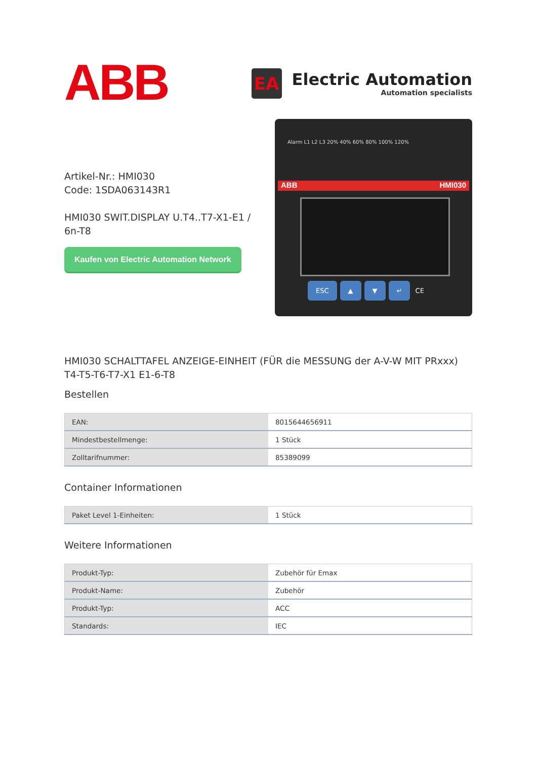ABB
EA
Electric Automation
Automation specialists
Artikel-Nr.: HMI030
Code: 1SDA063143R1
HMI030 SWIT.DISPLAY U.T4..T7-X1-E1 / 6n-T8
Kaufen von Electric Automation Network
Alarm L1 L2 L3 20% 40% 60% 80% 100% 120%
ABB HMI030
ESC ▲ ▼ ↵ CE
HMI030 SCHALTTAFEL ANZEIGE-EINHEIT (FÜR die MESSUNG der A-V-W MIT PRxxx) T4-T5-T6-T7-X1 E1-6-T8
Bestellen
| EAN: | 8015644656911 |
| Mindestbestellmenge: | 1 Stück |
| Zolltarifnummer: | 85389099 |
Container Informationen
| Paket Level 1-Einheiten: | 1 Stück |
Weitere Informationen
| Produkt-Typ: | Zubehör für Emax |
| Produkt-Name: | Zubehör |
| Produkt-Typ: | ACC |
| Standards: | IEC |